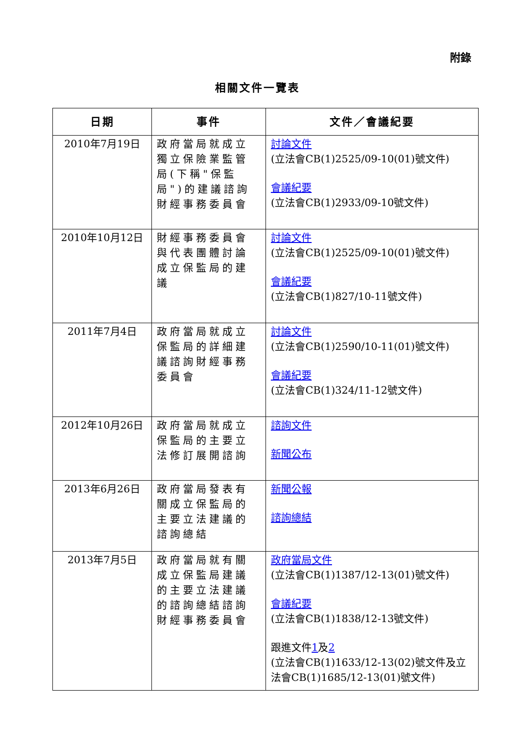附錄
相關文件一覽表
| 日期 | 事件 | 文件／會議紀要 |
| --- | --- | --- |
| 2010年7月19日 | 政府當局就成立獨立保險業監管局(下稱"保監局")的建議諮詢財經事務委員會 | 討論文件 (立法會CB(1)2525/09-10(01)號文件) 會議紀要 (立法會CB(1)2933/09-10號文件) |
| 2010年10月12日 | 財經事務委員會與代表團體討論成立保監局的建議 | 討論文件 (立法會CB(1)2525/09-10(01)號文件) 會議紀要 (立法會CB(1)827/10-11號文件) |
| 2011年7月4日 | 政府當局就成立保監局的詳細建議諮詢財經事務委員會 | 討論文件 (立法會CB(1)2590/10-11(01)號文件) 會議紀要 (立法會CB(1)324/11-12號文件) |
| 2012年10月26日 | 政府當局就成立保監局的主要立法修訂展開諮詢 | 諮詢文件 新聞公布 |
| 2013年6月26日 | 政府當局發表有關成立保監局的主要立法建議的諮詢總結 | 新聞公報 諮詢總結 |
| 2013年7月5日 | 政府當局就有關成立保監局建議的主要立法建議的諮詢總結諮詢財經事務委員會 | 政府當局文件 (立法會CB(1)1387/12-13(01)號文件) 會議紀要 (立法會CB(1)1838/12-13號文件) 跟進文件 1 及 2 (立法會CB(1)1633/12-13(02)號文件及立法會CB(1)1685/12-13(01)號文件) |